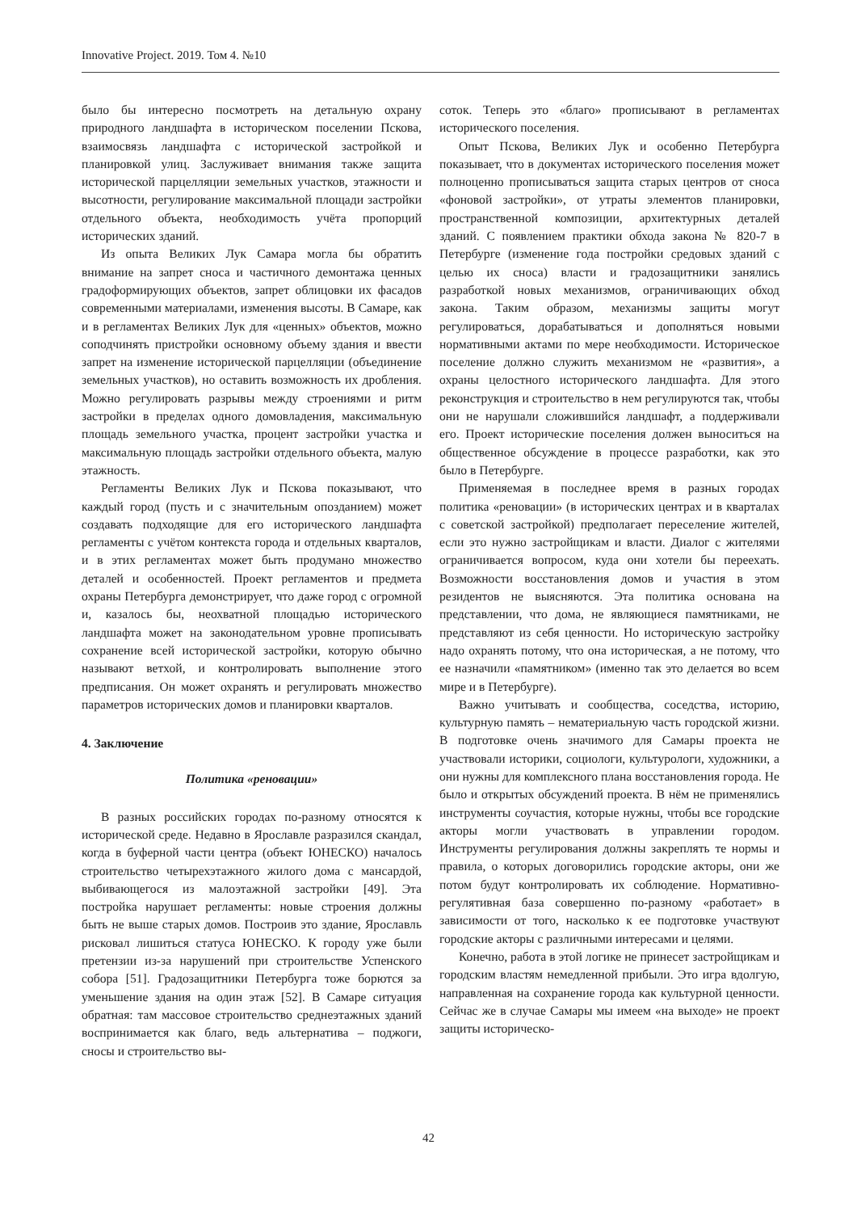Innovative Project. 2019. Том 4. №10
было бы интересно посмотреть на детальную охрану природного ландшафта в историческом поселении Пскова, взаимосвязь ландшафта с исторической застройкой и планировкой улиц. Заслуживает внимания также защита исторической парцелляции земельных участков, этажности и высотности, регулирование максимальной площади застройки отдельного объекта, необходимость учёта пропорций исторических зданий.
Из опыта Великих Лук Самара могла бы обратить внимание на запрет сноса и частичного демонтажа ценных градоформирующих объектов, запрет облицовки их фасадов современными материалами, изменения высоты. В Самаре, как и в регламентах Великих Лук для «ценных» объектов, можно соподчинять пристройки основному объему здания и ввести запрет на изменение исторической парцелляции (объединение земельных участков), но оставить возможность их дробления. Можно регулировать разрывы между строениями и ритм застройки в пределах одного домовладения, максимальную площадь земельного участка, процент застройки участка и максимальную площадь застройки отдельного объекта, малую этажность.
Регламенты Великих Лук и Пскова показывают, что каждый город (пусть и с значительным опозданием) может создавать подходящие для его исторического ландшафта регламенты с учётом контекста города и отдельных кварталов, и в этих регламентах может быть продумано множество деталей и особенностей. Проект регламентов и предмета охраны Петербурга демонстрирует, что даже город с огромной и, казалось бы, неохватной площадью исторического ландшафта может на законодательном уровне прописывать сохранение всей исторической застройки, которую обычно называют ветхой, и контролировать выполнение этого предписания. Он может охранять и регулировать множество параметров исторических домов и планировки кварталов.
4. Заключение
Политика «реновации»
В разных российских городах по-разному относятся к исторической среде. Недавно в Ярославле разразился скандал, когда в буферной части центра (объект ЮНЕСКО) началось строительство четырехэтажного жилого дома с мансардой, выбивающегося из малоэтажной застройки [49]. Эта постройка нарушает регламенты: новые строения должны быть не выше старых домов. Построив это здание, Ярославль рисковал лишиться статуса ЮНЕСКО. К городу уже были претензии из-за нарушений при строительстве Успенского собора [51]. Градозащитники Петербурга тоже борются за уменьшение здания на один этаж [52]. В Самаре ситуация обратная: там массовое строительство среднеэтажных зданий воспринимается как благо, ведь альтернатива – поджоги, сносы и строительство вы-
соток. Теперь это «благо» прописывают в регламентах исторического поселения.
Опыт Пскова, Великих Лук и особенно Петербурга показывает, что в документах исторического поселения может полноценно прописываться защита старых центров от сноса «фоновой застройки», от утраты элементов планировки, пространственной композиции, архитектурных деталей зданий. С появлением практики обхода закона № 820-7 в Петербурге (изменение года постройки средовых зданий с целью их сноса) власти и градозащитники занялись разработкой новых механизмов, ограничивающих обход закона. Таким образом, механизмы защиты могут регулироваться, дорабатываться и дополняться новыми нормативными актами по мере необходимости. Историческое поселение должно служить механизмом не «развития», а охраны целостного исторического ландшафта. Для этого реконструкция и строительство в нем регулируются так, чтобы они не нарушали сложившийся ландшафт, а поддерживали его. Проект исторические поселения должен выноситься на общественное обсуждение в процессе разработки, как это было в Петербурге.
Применяемая в последнее время в разных городах политика «реновации» (в исторических центрах и в кварталах с советской застройкой) предполагает переселение жителей, если это нужно застройщикам и власти. Диалог с жителями ограничивается вопросом, куда они хотели бы переехать. Возможности восстановления домов и участия в этом резидентов не выясняются. Эта политика основана на представлении, что дома, не являющиеся памятниками, не представляют из себя ценности. Но историческую застройку надо охранять потому, что она историческая, а не потому, что ее назначили «памятником» (именно так это делается во всем мире и в Петербурге).
Важно учитывать и сообщества, соседства, историю, культурную память – нематериальную часть городской жизни. В подготовке очень значимого для Самары проекта не участвовали историки, социологи, культурологи, художники, а они нужны для комплексного плана восстановления города. Не было и открытых обсуждений проекта. В нём не применялись инструменты соучастия, которые нужны, чтобы все городские акторы могли участвовать в управлении городом. Инструменты регулирования должны закреплять те нормы и правила, о которых договорились городские акторы, они же потом будут контролировать их соблюдение. Нормативно-регулятивная база совершенно по-разному «работает» в зависимости от того, насколько к ее подготовке участвуют городские акторы с различными интересами и целями.
Конечно, работа в этой логике не принесет застройщикам и городским властям немедленной прибыли. Это игра вдолгую, направленная на сохранение города как культурной ценности. Сейчас же в случае Самары мы имеем «на выходе» не проект защиты историческо-
42